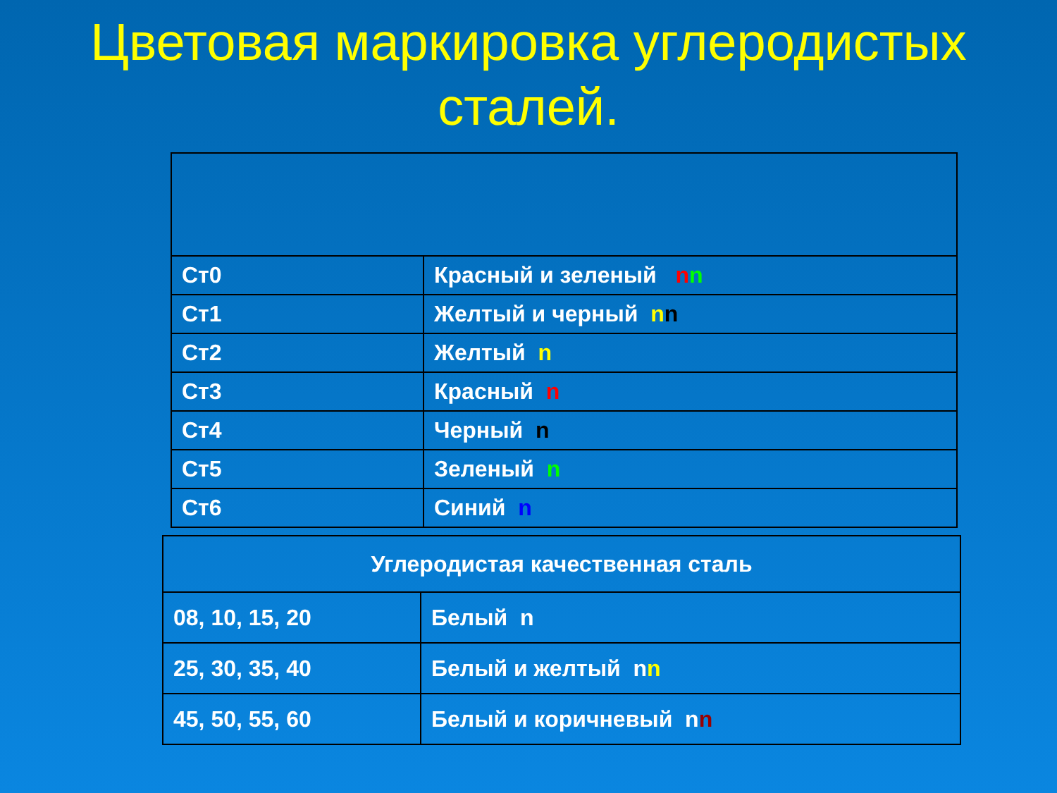Цветовая маркировка углеродистых сталей.
| Ст0 | Красный и зеленый n n |
| Ст1 | Желтый и черный n n |
| Ст2 | Желтый n |
| Ст3 | Красный n |
| Ст4 | Черный n |
| Ст5 | Зеленый n |
| Ст6 | Синий n |
| Углеродистая качественная сталь | |
| 08, 10, 15, 20 | Белый n |
| 25, 30, 35, 40 | Белый и желтый n n |
| 45, 50, 55, 60 | Белый и коричневый n n |